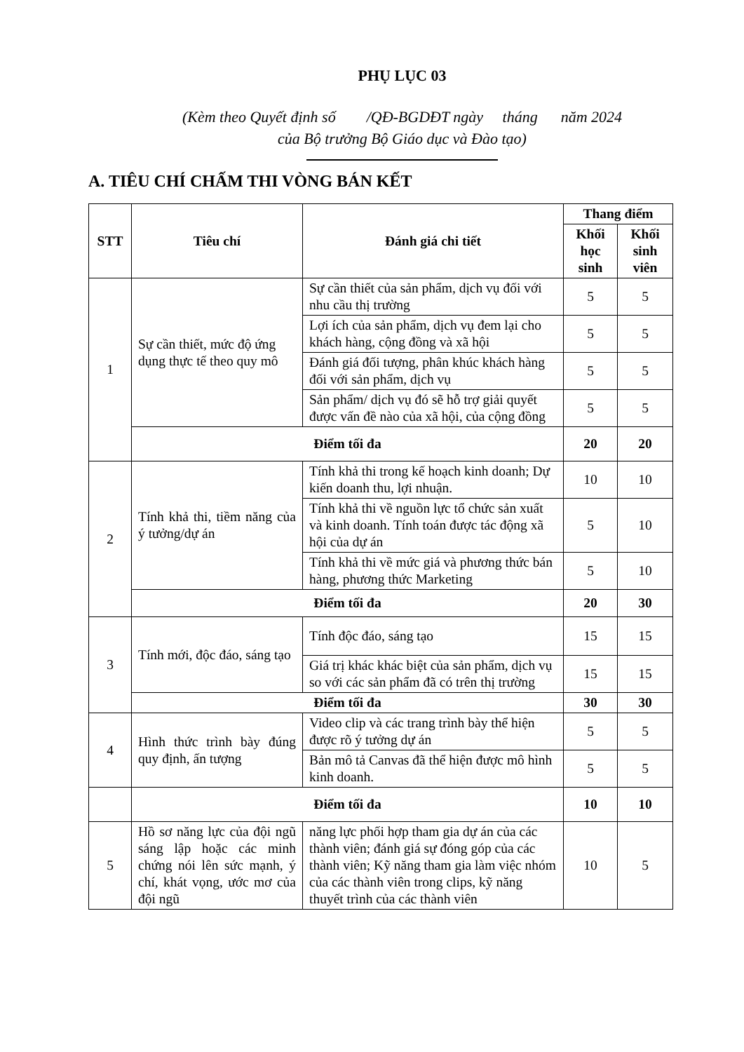PHỤ LỤC 03
(Kèm theo Quyết định số /QĐ-BGDĐT ngày tháng năm 2024
của Bộ trưởng Bộ Giáo dục và Đào tạo)
A. TIÊU CHÍ CHẤM THI VÒNG BÁN KẾT
| STT | Tiêu chí | Đánh giá chi tiết | Thang điểm | |
| --- | --- | --- | --- | --- |
| | | | Khối học sinh | Khối sinh viên |
| 1 | Sự cần thiết, mức độ ứng dụng thực tế theo quy mô | Sự cần thiết của sản phẩm, dịch vụ đối với nhu cầu thị trường | 5 | 5 |
| | | Lợi ích của sản phẩm, dịch vụ đem lại cho khách hàng, cộng đồng và xã hội | 5 | 5 |
| | | Đánh giá đối tượng, phân khúc khách hàng đối với sản phẩm, dịch vụ | 5 | 5 |
| | | Sản phẩm/ dịch vụ đó sẽ hỗ trợ giải quyết được vấn đề nào của xã hội, của cộng đồng | 5 | 5 |
| | Điểm tối đa | | 20 | 20 |
| 2 | Tính khả thi, tiềm năng của ý tưởng/dự án | Tính khả thi trong kế hoạch kinh doanh; Dự kiến doanh thu, lợi nhuận. | 10 | 10 |
| | | Tính khả thi về nguồn lực tổ chức sản xuất và kinh doanh. Tính toán được tác động xã hội của dự án | 5 | 10 |
| | | Tính khả thi về mức giá và phương thức bán hàng, phương thức Marketing | 5 | 10 |
| | Điểm tối đa | | 20 | 30 |
| 3 | Tính mới, độc đáo, sáng tạo | Tính độc đáo, sáng tạo | 15 | 15 |
| | | Giá trị khác khác biệt của sản phẩm, dịch vụ so với các sản phẩm đã có trên thị trường | 15 | 15 |
| | Điểm tối đa | | 30 | 30 |
| 4 | Hình thức trình bày đúng quy định, ấn tượng | Video clip và các trang trình bày thể hiện được rõ ý tưởng dự án | 5 | 5 |
| | | Bản mô tả Canvas đã thể hiện được mô hình kinh doanh. | 5 | 5 |
| | Điểm tối đa | | 10 | 10 |
| 5 | Hồ sơ năng lực của đội ngũ sáng lập hoặc các minh chứng nói lên sức mạnh, ý chí, khát vọng, ước mơ của đội ngũ | năng lực phối hợp tham gia dự án của các thành viên; đánh giá sự đóng góp của các thành viên; Kỹ năng tham gia làm việc nhóm của các thành viên trong clips, kỹ năng thuyết trình của các thành viên | 10 | 5 |